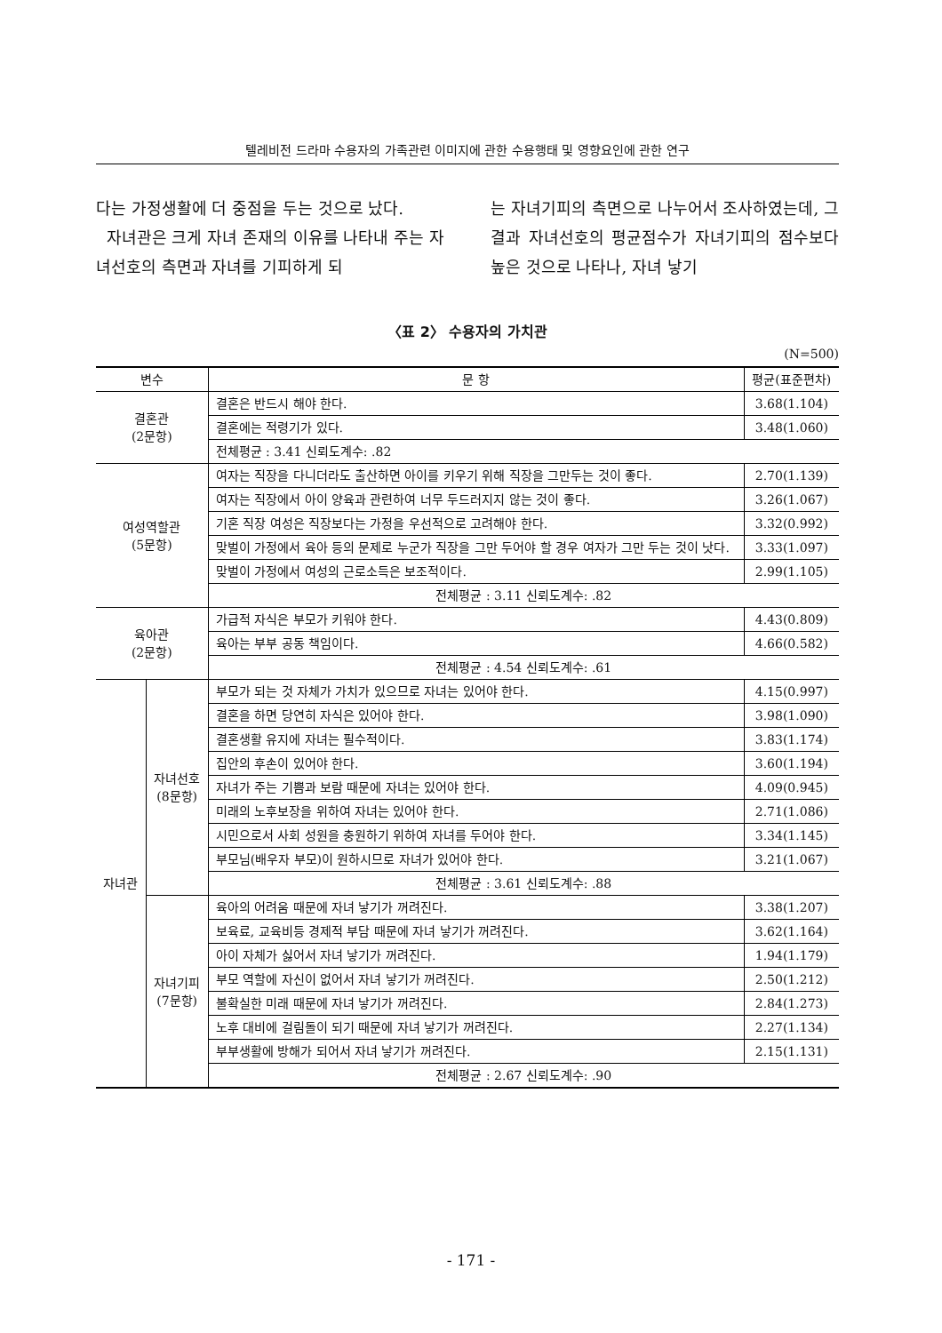텔레비전 드라마 수용자의 가족관련 이미지에 관한 수용행태 및 영향요인에 관한 연구
다는 가정생활에 더 중점을 두는 것으로 났다.
자녀관은 크게 자녀 존재의 이유를 나타내 주는 자녀선호의 측면과 자녀를 기피하게 되
는 자녀기피의 측면으로 나누어서 조사하였는데, 그 결과 자녀선호의 평균점수가 자녀기피의 점수보다 높은 것으로 나타나, 자녀 낳기
〈표 2〉 수용자의 가치관
(N=500)
| 변수 | | 문 항 | 평균(표준편차) |
| --- | --- | --- | --- |
| 결혼관 (2문항) | | 결혼은 반드시 해야 한다. | 3.68(1.104) |
| | | 결혼에는 적령기가 있다. | 3.48(1.060) |
| | | 전체평균 : 3.41 신뢰도계수: .82 | |
| 여성역할관 (5문항) | | 여자는 직장을 다니더라도 출산하면 아이를 키우기 위해 직장을 그만두는 것이 좋다. | 2.70(1.139) |
| | | 여자는 직장에서 아이 양육과 관련하여 너무 두드러지지 않는 것이 좋다. | 3.26(1.067) |
| | | 기혼 직장 여성은 직장보다는 가정을 우선적으로 고려해야 한다. | 3.32(0.992) |
| | | 맞벌이 가정에서 육아 등의 문제로 누군가 직장을 그만 두어야 할 경우 여자가 그만 두는 것이 낫다. | 3.33(1.097) |
| | | 맞벌이 가정에서 여성의 근로소득은 보조적이다. | 2.99(1.105) |
| | | 전체평균 : 3.11 신뢰도계수: .82 | |
| 육아관 (2문항) | | 가급적 자식은 부모가 키워야 한다. | 4.43(0.809) |
| | | 육아는 부부 공동 책임이다. | 4.66(0.582) |
| | | 전체평균 : 4.54 신뢰도계수: .61 | |
| 자녀관 | 자녀선호 (8문항) | 부모가 되는 것 자체가 가치가 있으므로 자녀는 있어야 한다. | 4.15(0.997) |
| | | 결혼을 하면 당연히 자식은 있어야 한다. | 3.98(1.090) |
| | | 결혼생활 유지에 자녀는 필수적이다. | 3.83(1.174) |
| | | 집안의 후손이 있어야 한다. | 3.60(1.194) |
| | | 자녀가 주는 기쁨과 보람 때문에 자녀는 있어야 한다. | 4.09(0.945) |
| | | 미래의 노후보장을 위하여 자녀는 있어야 한다. | 2.71(1.086) |
| | | 시민으로서 사회 성원을 충원하기 위하여 자녀를 두어야 한다. | 3.34(1.145) |
| | | 부모님(배우자 부모)이 원하시므로 자녀가 있어야 한다. | 3.21(1.067) |
| | | 전체평균 : 3.61 신뢰도계수: .88 | |
| | 자녀기피 (7문항) | 육아의 어려움 때문에 자녀 낳기가 꺼려진다. | 3.38(1.207) |
| | | 보육료, 교육비등 경제적 부담 때문에 자녀 낳기가 꺼려진다. | 3.62(1.164) |
| | | 아이 자체가 싫어서 자녀 낳기가 꺼려진다. | 1.94(1.179) |
| | | 부모 역할에 자신이 없어서 자녀 낳기가 꺼려진다. | 2.50(1.212) |
| | | 불확실한 미래 때문에 자녀 낳기가 꺼려진다. | 2.84(1.273) |
| | | 노후 대비에 걸림돌이 되기 때문에 자녀 낳기가 꺼려진다. | 2.27(1.134) |
| | | 부부생활에 방해가 되어서 자녀 낳기가 꺼려진다. | 2.15(1.131) |
| | | 전체평균 : 2.67 신뢰도계수: .90 | |
- 171 -